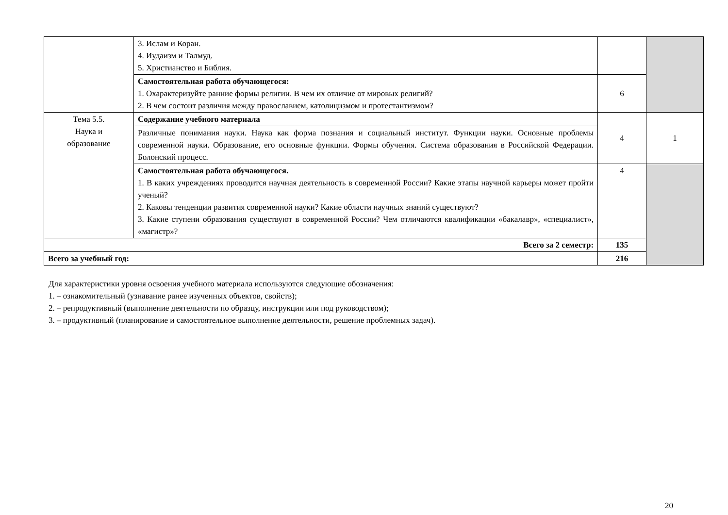| | 3. Ислам и Коран. 4. Иудаизм и Талмуд. 5. Христианство и Библия. | | |
| | Самостоятельная работа обучающегося: 1. Охарактеризуйте ранние формы религии. В чем их отличие от мировых религий? 2. В чем состоит различия между православием, католицизмом и протестантизмом? | 6 | |
| Тема 5.5. Наука и образование | Содержание учебного материала | 4 | 1 |
| | Различные понимания науки. Наука как форма познания и социальный институт. Функции науки. Основные проблемы современной науки. Образование, его основные функции. Формы обучения. Система образования в Российской Федерации. Болонский процесс. | | |
| | Самостоятельная работа обучающегося. 1. В каких учреждениях проводится научная деятельность в современной России? Какие этапы научной карьеры может пройти ученый? 2. Каковы тенденции развития современной науки? Какие области научных знаний существуют? 3. Какие ступени образования существуют в современной России? Чем отличаются квалификации «бакалавр», «специалист», «магистр»? | 4 | |
| Всего за 2 семестр: | | 135 | |
| Всего за учебный год: | | 216 | |
Для характеристики уровня освоения учебного материала используются следующие обозначения:
1. – ознакомительный (узнавание ранее изученных объектов, свойств);
2. – репродуктивный (выполнение деятельности по образцу, инструкции или под руководством);
3. – продуктивный (планирование и самостоятельное выполнение деятельности, решение проблемных задач).
20